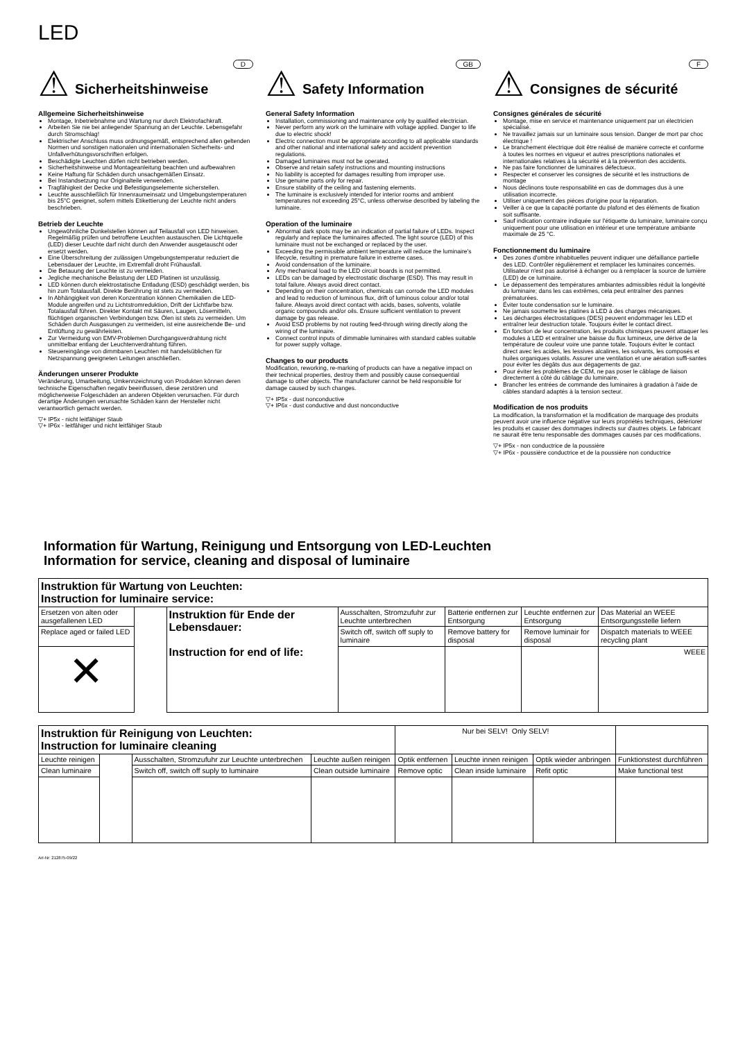LED
⚠
Sicherheitshinweise
D
Allgemeine Sicherheitshinweise
Montage, Inbetriebnahme und Wartung nur durch Elektrofachkraft.
Arbeiten Sie nie bei anliegender Spannung an der Leuchte. Lebensgefahr durch Stromschlag!
Elektrischer Anschluss muss ordnungsgemäß, entsprechend allen geltenden Normen und sonstigen nationalen und internationalen Sicherheits- und Unfallverhütungsvorschriften erfolgen.
Beschädigte Leuchten dürfen nicht betrieben werden.
Sicherheitshinweise und Montageanleitung beachten und aufbewahren
Keine Haftung für Schäden durch unsachgemäßen Einsatz.
Bei Instandsetzung nur Originalteile verwenden.
Tragfähigkeit der Decke und Befestigungselemente sicherstellen.
Leuchte ausschließlich für Innenraumeinsatz und Umgebungstemperaturen bis 25°C geeignet, sofern mittels Etikettierung der Leuchte nicht anders beschrieben.
Betrieb der Leuchte
Ungewöhnliche Dunkelstellen können auf Teilausfall von LED hinweisen. Regelmäßig prüfen und betroffene Leuchten austauschen. Die Lichtquelle (LED) dieser Leuchte darf nicht durch den Anwender ausgetauscht oder ersetzt werden.
Eine Überschreitung der zulässigen Umgebungstemperatur reduziert die Lebensdauer der Leuchte, im Extremfall droht Frühausfall.
Die Betauung der Leuchte ist zu vermeiden.
Jegliche mechanische Belastung der LED Platinen ist unzulässig.
LED können durch elektrostatische Entladung (ESD) geschädigt werden, bis hin zum Totalausfall. Direkte Berührung ist stets zu vermeiden.
In Abhängigkeit von deren Konzentration können Chemikalien die LED-Module angreifen und zu Lichtstromreduktion, Drift der Lichtfarbe bzw. Totalausfall führen. Direkter Kontakt mit Säuren, Laugen, Lösemitteln, flüchtigen organischen Verbindungen bzw. Ölen ist stets zu vermeiden. Um Schäden durch Ausgasungen zu vermeiden, ist eine ausreichende Be- und Entlüftung zu gewährleisten.
Zur Vermeidung von EMV-Problemen Durchgangsverdrahtung nicht unmittelbar entlang der Leuchtenverdrahtung führen.
Steuereingänge von dimmbaren Leuchten mit handelsüblichen für Netzspannung geeigneten Leitungen anschließen.
Änderungen unserer Produkte
Veränderung, Umarbeitung, Umkennzeichnung von Produkten können deren technische Eigenschaften negativ beeinflussen, diese zerstören und möglicherweise Folgeschäden an anderen Objekten verursachen. Für durch derartige Änderungen verursachte Schäden kann der Hersteller nicht verantwortlich gemacht werden.
▽+ IP5x - nicht leitfähiger Staub
▽+ IP6x - leitfähiger und nicht leitfähiger Staub
⚠
Safety Information
GB
General Safety Information
Installation, commissioning and maintenance only by qualified electrician.
Never perform any work on the luminaire with voltage applied. Danger to life due to electric shock!
Electric connection must be appropriate according to all applicable standards and other national and international safety and accident prevention regulations.
Damaged luminaires must not be operated.
Observe and retain safety instructions and mounting instructions
No liability is accepted for damages resulting from improper use.
Use genuine parts only for repair.
Ensure stability of the ceiling and fastening elements.
The luminaire is exclusively intended for interior rooms and ambient temperatures not exceeding 25°C, unless otherwise described by labeling the luminaire.
Operation of the luminaire
Abnormal dark spots may be an indication of partial failure of LEDs. Inspect regularly and replace the luminaires affected. The light source (LED) of this luminaire must not be exchanged or replaced by the user.
Exceeding the permissible ambient temperature will reduce the luminaire's lifecycle, resulting in premature failure in extreme cases.
Avoid condensation of the luminaire.
Any mechanical load to the LED circuit boards is not permitted.
LEDs can be damaged by electrostatic discharge (ESD). This may result in total failure. Always avoid direct contact.
Depending on their concentration, chemicals can corrode the LED modules and lead to reduction of luminous flux, drift of luminous colour and/or total failure. Always avoid direct contact with acids, bases, solvents, volatile organic compounds and/or oils. Ensure sufficient ventilation to prevent damage by gas release.
Avoid ESD problems by not routing feed-through wiring directly along the wiring of the luminaire.
Connect control inputs of dimmable luminaires with standard cables suitable for power supply voltage.
Changes to our products
Modification, reworking, re-marking of products can have a negative impact on their technical properties, destroy them and possibly cause consequential damage to other objects. The manufacturer cannot be held responsible for damage caused by such changes.
▽+ IP5x - dust nonconductive
▽+ IP6x - dust conductive and dust nonconductive
⚠
Consignes de sécurité
F
Consignes générales de sécurité
Montage, mise en service et maintenance uniquement par un électricien spécialisé.
Ne travaillez jamais sur un luminaire sous tension. Danger de mort par choc électrique !
Le branchement électrique doit être réalisé de manière correcte et conforme à toutes les normes en vigueur et autres prescriptions nationales et internationales relatives à la sécurité et à la prévention des accidents.
Ne pas faire fonctionner de luminaires défectueux.
Respecter et conserver les consignes de sécurité et les instructions de montage
Nous déclinons toute responsabilité en cas de dommages dus à une utilisation incorrecte.
Utiliser uniquement des pièces d'origine pour la réparation.
Veiller à ce que la capacité portante du plafond et des éléments de fixation soit suffisante.
Sauf indication contraire indiquée sur l'étiquette du luminaire, luminaire conçu uniquement pour une utilisation en intérieur et une température ambiante maximale de 25 °C.
Fonctionnement du luminaire
Des zones d'ombre inhabituelles peuvent indiquer une défaillance partielle des LED. Contrôler régulièrement et remplacer les luminaires concernés. Utilisateur n'est pas autorisé à échanger ou à remplacer la source de lumière (LED) de ce luminaire.
Le dépassement des températures ambiantes admissibles réduit la longévité du luminaire; dans les cas extrêmes, cela peut entraîner des pannes prématurées.
Éviter toute condensation sur le luminaire.
Ne jamais soumettre les platines à LED à des charges mécaniques.
Les décharges électrostatiques (DES) peuvent endommager les LED et entraîner leur destruction totale. Toujours éviter le contact direct.
En fonction de leur concentration, les produits chimiques peuvent attaquer les modules à LED et entraîner une baisse du flux lumineux, une dérive de la température de couleur voire une panne totale. Toujours éviter le contact direct avec les acides, les lessives alcalines, les solvants, les composés et huiles organiques volatils. Assurer une ventilation et une aération suffi-santes pour éviter les dégâts dus aux dégagements de gaz.
Pour éviter les problèmes de CEM, ne pas poser le câblage de liaison directement à côté du câblage du luminaire.
Brancher les entrées de commande des luminaires à gradation à l'aide de câbles standard adaptés à la tension secteur.
Modification de nos produits
La modification, la transformation et la modification de marquage des produits peuvent avoir une influence négative sur leurs propriétés techniques, détériorer les produits et causer des dommages indirects sur d'autres objets. Le fabricant ne saurait être tenu responsable des dommages causés par ces modifications.
▽+ IP5x - non conductrice de la poussière
▽+ IP6x - poussière conductrice et de la poussière non conductrice
Information für Wartung, Reinigung und Entsorgung von LED-Leuchten
Information for service, cleaning and disposal of luminaire
| Instruktion für Wartung von Leuchten: Instruction for luminaire service: | | | | | | |
| Ersetzen von alten oder ausgefallenen LED | | Instruktion für Ende der Lebensdauer: Instruction for end of life: | Ausschalten, Stromzufuhr zur Leuchte unterbrechen | Batterie entfernen zur Entsorgung | Leuchte entfernen zur Entsorgung | Das Material an WEEE Entsorgungsstelle liefern |
| Replace aged or failed LED | | | Switch off, switch off suply to luminaire | Remove battery for disposal | Remove luminair for disposal | Dispatch materials to WEEE recycling plant |
| ✕ | | | | | | WEEE |
| Instruktion für Reinigung von Leuchten: Instruction for luminaire cleaning | | | | Nur bei SELV! Only SELV! | | | |
| Leuchte reinigen | | Ausschalten, Stromzufuhr zur Leuchte unterbrechen | Leuchte außen reinigen | Optik entfernen | Leuchte innen reinigen | Optik wieder anbringen | Funktionstest durchführen |
| Clean luminaire | | Switch off, switch off suply to luminaire | Clean outside luminaire | Remove optic | Clean inside luminaire | Refit optic | Make functional test |
Art-Nr: 212875-09/22